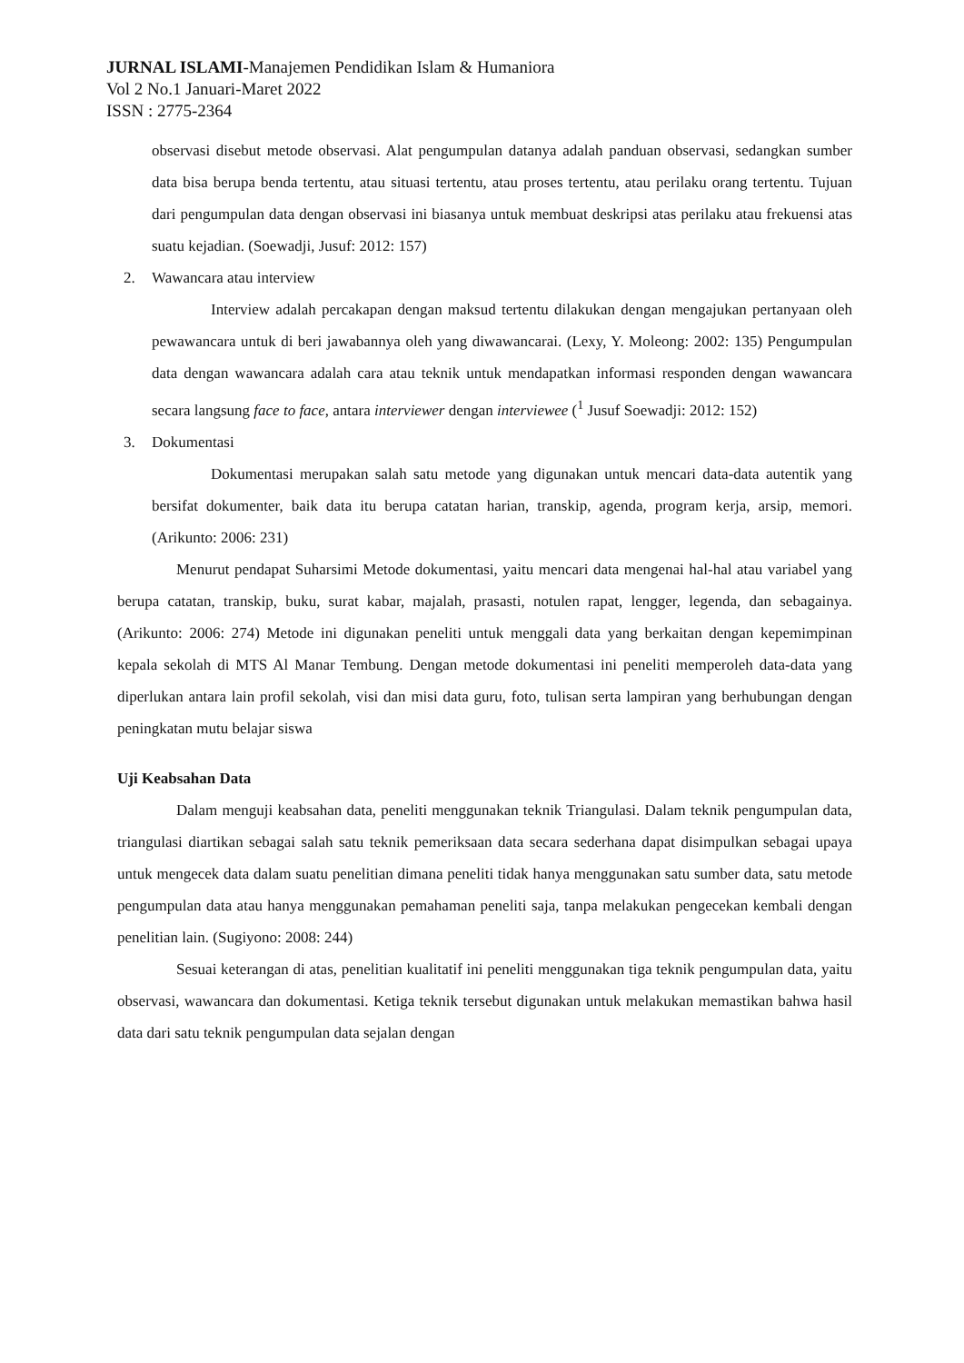JURNAL ISLAMI-Manajemen Pendidikan Islam & Humaniora
Vol 2 No.1 Januari-Maret 2022
ISSN : 2775-2364
observasi disebut metode observasi. Alat pengumpulan datanya adalah panduan observasi, sedangkan sumber data bisa berupa benda tertentu, atau situasi tertentu, atau proses tertentu, atau perilaku orang tertentu. Tujuan dari pengumpulan data dengan observasi ini biasanya untuk membuat deskripsi atas perilaku atau frekuensi atas suatu kejadian. (Soewadji, Jusuf: 2012: 157)
2. Wawancara atau interview
Interview adalah percakapan dengan maksud tertentu dilakukan dengan mengajukan pertanyaan oleh pewawancara untuk di beri jawabannya oleh yang diwawancarai. (Lexy, Y. Moleong: 2002: 135) Pengumpulan data dengan wawancara adalah cara atau teknik untuk mendapatkan informasi responden dengan wawancara secara langsung face to face, antara interviewer dengan interviewee (<sup>1</sup> Jusuf Soewadji: 2012: 152)
3. Dokumentasi
Dokumentasi merupakan salah satu metode yang digunakan untuk mencari data-data autentik yang bersifat dokumenter, baik data itu berupa catatan harian, transkip, agenda, program kerja, arsip, memori. (Arikunto: 2006: 231)
Menurut pendapat Suharsimi Metode dokumentasi, yaitu mencari data mengenai hal-hal atau variabel yang berupa catatan, transkip, buku, surat kabar, majalah, prasasti, notulen rapat, lengger, legenda, dan sebagainya. (Arikunto: 2006: 274) Metode ini digunakan peneliti untuk menggali data yang berkaitan dengan kepemimpinan kepala sekolah di MTS Al Manar Tembung. Dengan metode dokumentasi ini peneliti memperoleh data-data yang diperlukan antara lain profil sekolah, visi dan misi data guru, foto, tulisan serta lampiran yang berhubungan dengan peningkatan mutu belajar siswa
Uji Keabsahan Data
Dalam menguji keabsahan data, peneliti menggunakan teknik Triangulasi. Dalam teknik pengumpulan data, triangulasi diartikan sebagai salah satu teknik pemeriksaan data secara sederhana dapat disimpulkan sebagai upaya untuk mengecek data dalam suatu penelitian dimana peneliti tidak hanya menggunakan satu sumber data, satu metode pengumpulan data atau hanya menggunakan pemahaman peneliti saja, tanpa melakukan pengecekan kembali dengan penelitian lain. (Sugiyono: 2008: 244)
Sesuai keterangan di atas, penelitian kualitatif ini peneliti menggunakan tiga teknik pengumpulan data, yaitu observasi, wawancara dan dokumentasi. Ketiga teknik tersebut digunakan untuk melakukan memastikan bahwa hasil data dari satu teknik pengumpulan data sejalan dengan